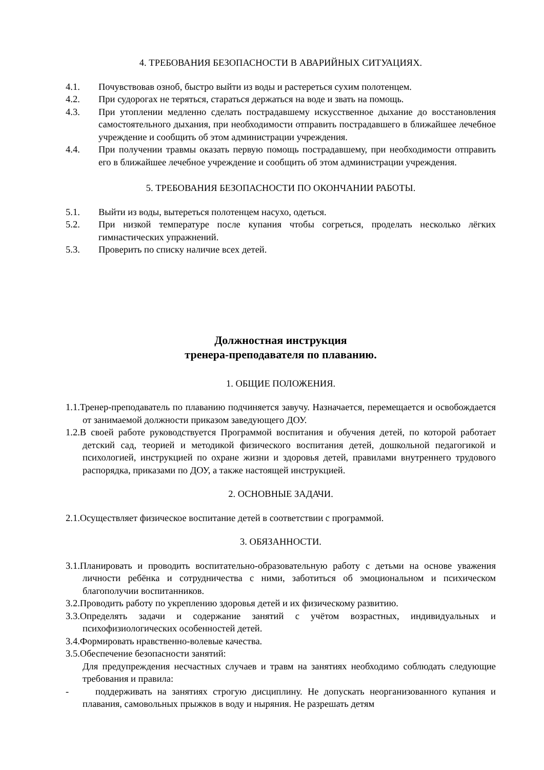4. ТРЕБОВАНИЯ БЕЗОПАСНОСТИ В АВАРИЙНЫХ СИТУАЦИЯХ.
4.1. Почувствовав озноб, быстро выйти из воды и растереться сухим полотенцем.
4.2. При судорогах не теряться, стараться держаться на воде и звать на помощь.
4.3. При утоплении медленно сделать пострадавшему искусственное дыхание до восстановления самостоятельного дыхания, при необходимости отправить пострадавшего в ближайшее лечебное учреждение и сообщить об этом администрации учреждения.
4.4. При получении травмы оказать первую помощь пострадавшему, при необходимости отправить его в ближайшее лечебное учреждение и сообщить об этом администрации учреждения.
5. ТРЕБОВАНИЯ БЕЗОПАСНОСТИ ПО ОКОНЧАНИИ РАБОТЫ.
5.1. Выйти из воды, вытереться полотенцем насухо, одеться.
5.2. При низкой температуре после купания чтобы согреться, проделать несколько лёгких гимнастических упражнений.
5.3. Проверить по списку наличие всех детей.
Должностная инструкция
тренера-преподавателя по плаванию.
1. ОБЩИЕ ПОЛОЖЕНИЯ.
1.1.Тренер-преподаватель по плаванию подчиняется завучу. Назначается, перемещается и освобождается от занимаемой должности приказом заведующего ДОУ.
1.2.В своей работе руководствуется Программой воспитания и обучения детей, по которой работает детский сад, теорией и методикой физического воспитания детей, дошкольной педагогикой и психологией, инструкцией по охране жизни и здоровья детей, правилами внутреннего трудового распорядка, приказами по ДОУ, а также настоящей инструкцией.
2. ОСНОВНЫЕ ЗАДАЧИ.
2.1.Осуществляет физическое воспитание детей в соответствии с программой.
3. ОБЯЗАННОСТИ.
3.1.Планировать и проводить воспитательно-образовательную работу с детьми на основе уважения личности ребёнка и сотрудничества с ними, заботиться об эмоциональном и психическом благополучии воспитанников.
3.2.Проводить работу по укреплению здоровья детей и их физическому развитию.
3.3.Определять задачи и содержание занятий с учётом возрастных, индивидуальных и психофизиологических особенностей детей.
3.4.Формировать нравственно-волевые качества.
3.5.Обеспечение безопасности занятий:
Для предупреждения несчастных случаев и травм на занятиях необходимо соблюдать следующие требования и правила:
- поддерживать на занятиях строгую дисциплину. Не допускать неорганизованного купания и плавания, самовольных прыжков в воду и ныряния. Не разрешать детям